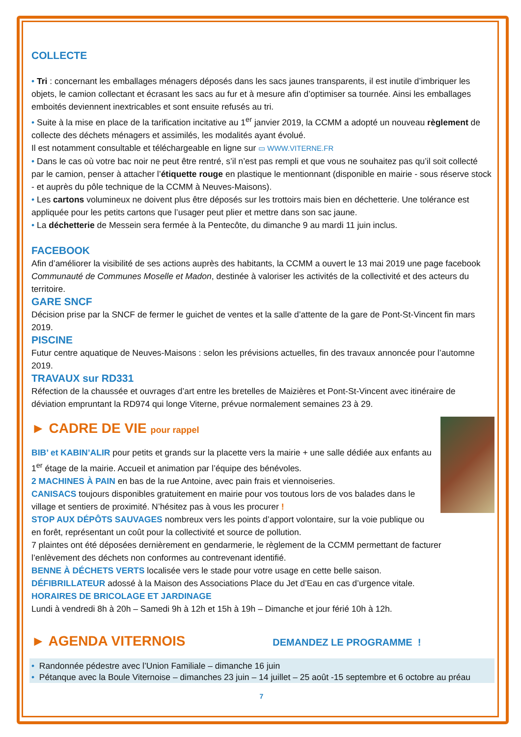COLLECTE
• Tri : concernant les emballages ménagers déposés dans les sacs jaunes transparents, il est inutile d’imbriquer les objets, le camion collectant et écrasant les sacs au fur et à mesure afin d’optimiser sa tournée. Ainsi les emballages emboités deviennent inextricables et sont ensuite refusés au tri.
• Suite à la mise en place de la tarification incitative au 1<sup>er</sup> janvier 2019, la CCMM a adopté un nouveau règlement de collecte des déchets ménagers et assimilés, les modalités ayant évolué.
Il est notamment consultable et téléchargeable en ligne sur ▭ WWW.VITERNE.FR
• Dans le cas où votre bac noir ne peut être rentré, s’il n’est pas rempli et que vous ne souhaitez pas qu’il soit collecté par le camion, penser à attacher l’étiquette rouge en plastique le mentionnant (disponible en mairie - sous réserve stock - et auprès du pôle technique de la CCMM à Neuves-Maisons).
• Les cartons volumineux ne doivent plus être déposés sur les trottoirs mais bien en déchetterie. Une tolérance est appliquée pour les petits cartons que l’usager peut plier et mettre dans son sac jaune.
• La déchetterie de Messein sera fermée à la Pentecôte, du dimanche 9 au mardi 11 juin inclus.
FACEBOOK
Afin d’améliorer la visibilité de ses actions auprès des habitants, la CCMM a ouvert le 13 mai 2019 une page facebook Communauté de Communes Moselle et Madon, destinée à valoriser les activités de la collectivité et des acteurs du territoire.
GARE SNCF
Décision prise par la SNCF de fermer le guichet de ventes et la salle d’attente de la gare de Pont-St-Vincent fin mars 2019.
PISCINE
Futur centre aquatique de Neuves-Maisons : selon les prévisions actuelles, fin des travaux annoncée pour l’automne 2019.
TRAVAUX sur RD331
Réfection de la chaussée et ouvrages d’art entre les bretelles de Maizières et Pont-St-Vincent avec itinéraire de déviation empruntant la RD974 qui longe Viterne, prévue normalement semaines 23 à 29.
► CADRE DE VIE pour rappel
BIB’ et KABIN’ALIR pour petits et grands sur la placette vers la mairie + une salle dédiée aux enfants au 1<sup>er</sup> étage de la mairie. Accueil et animation par l’équipe des bénévoles.
2 MACHINES À PAIN en bas de la rue Antoine, avec pain frais et viennoiseries.
CANISACS toujours disponibles gratuitement en mairie pour vos toutous lors de vos balades dans le village et sentiers de proximité. N’hésitez pas à vous les procurer !
STOP AUX DÉPÔTS SAUVAGES nombreux vers les points d’apport volontaire, sur la voie publique ou en forêt, représentant un coût pour la collectivité et source de pollution.
7 plaintes ont été déposées dernièrement en gendarmerie, le règlement de la CCMM permettant de facturer l’enlèvement des déchets non conformes au contrevenant identifié.
BENNE À DÉCHETS VERTS localisée vers le stade pour votre usage en cette belle saison.
DÉFIBRILLATEUR adossé à la Maison des Associations Place du Jet d’Eau en cas d’urgence vitale.
HORAIRES DE BRICOLAGE ET JARDINAGE
Lundi à vendredi 8h à 20h – Samedi 9h à 12h et 15h à 19h – Dimanche et jour férié 10h à 12h.
► AGENDA VITERNOIS DEMANDEZ LE PROGRAMME !
• Randonnée pédestre avec l’Union Familiale – dimanche 16 juin
• Pétanque avec la Boule Viternoise – dimanches 23 juin – 14 juillet – 25 août -15 septembre et 6 octobre au préau
7